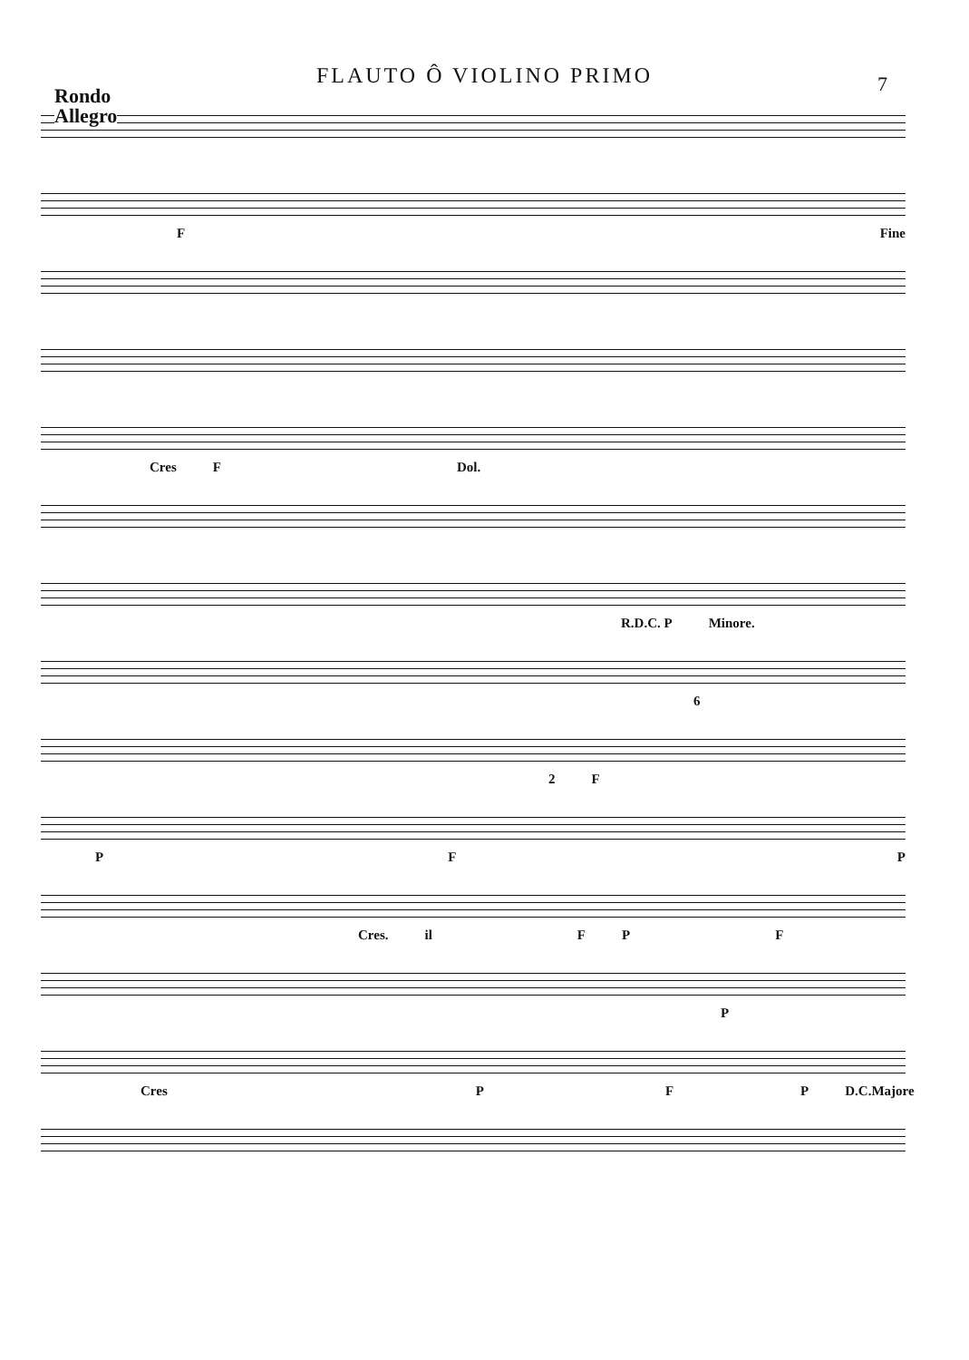FLAUTO Ô VIOLINO PRIMO
7
Rondo
Allegro
F Fine
Cres F Dol.
R.D.C. P Minore.
6
2 F
P F P
Cres. il F P F
P
Cres P F P D.C.Majore